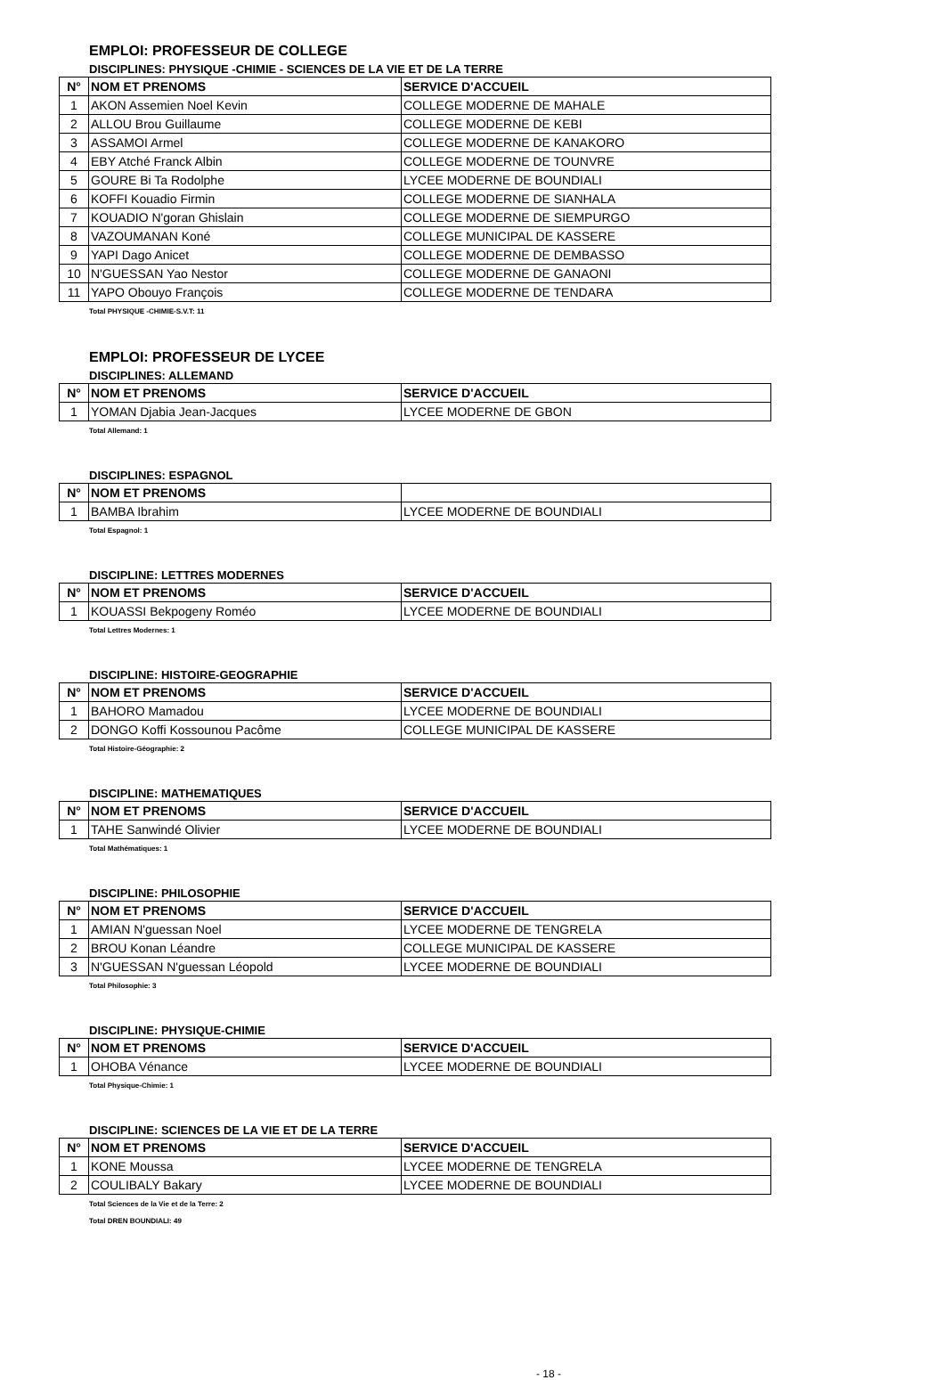EMPLOI: PROFESSEUR DE COLLEGE
DISCIPLINES: PHYSIQUE -CHIMIE - SCIENCES DE LA VIE ET DE LA TERRE
| N° | NOM ET PRENOMS | SERVICE D'ACCUEIL |
| --- | --- | --- |
| 1 | AKON Assemien Noel Kevin | COLLEGE MODERNE DE MAHALE |
| 2 | ALLOU Brou Guillaume | COLLEGE MODERNE DE KEBI |
| 3 | ASSAMOI Armel | COLLEGE MODERNE DE KANAKORO |
| 4 | EBY Atché Franck Albin | COLLEGE MODERNE DE TOUNVRE |
| 5 | GOURE Bi Ta Rodolphe | LYCEE MODERNE DE BOUNDIALI |
| 6 | KOFFI Kouadio Firmin | COLLEGE MODERNE DE SIANHALA |
| 7 | KOUADIO N'goran Ghislain | COLLEGE MODERNE DE SIEMPURGO |
| 8 | VAZOUMANAN Koné | COLLEGE MUNICIPAL DE KASSERE |
| 9 | YAPI Dago Anicet | COLLEGE MODERNE DE DEMBASSO |
| 10 | N'GUESSAN Yao Nestor | COLLEGE MODERNE DE GANAONI |
| 11 | YAPO Obouyo François | COLLEGE MODERNE DE TENDARA |
Total PHYSIQUE -CHIMIE-S.V.T: 11
EMPLOI: PROFESSEUR DE LYCEE
DISCIPLINES: ALLEMAND
| N° | NOM ET PRENOMS | SERVICE D'ACCUEIL |
| --- | --- | --- |
| 1 | YOMAN Djabia Jean-Jacques | LYCEE MODERNE DE GBON |
Total Allemand: 1
DISCIPLINES: ESPAGNOL
| N° | NOM ET PRENOMS | |
| --- | --- | --- |
| 1 | BAMBA Ibrahim | LYCEE MODERNE DE BOUNDIALI |
Total Espagnol: 1
DISCIPLINE: LETTRES MODERNES
| N° | NOM ET PRENOMS | SERVICE D'ACCUEIL |
| --- | --- | --- |
| 1 | KOUASSI Bekpogeny Roméo | LYCEE MODERNE DE BOUNDIALI |
Total Lettres Modernes: 1
DISCIPLINE: HISTOIRE-GEOGRAPHIE
| N° | NOM ET PRENOMS | SERVICE D'ACCUEIL |
| --- | --- | --- |
| 1 | BAHORO Mamadou | LYCEE MODERNE DE BOUNDIALI |
| 2 | DONGO Koffi Kossounou Pacôme | COLLEGE MUNICIPAL DE KASSERE |
Total Histoire-Géographie: 2
DISCIPLINE: MATHEMATIQUES
| N° | NOM ET PRENOMS | SERVICE D'ACCUEIL |
| --- | --- | --- |
| 1 | TAHE Sanwindé Olivier | LYCEE MODERNE DE BOUNDIALI |
Total Mathématiques: 1
DISCIPLINE: PHILOSOPHIE
| N° | NOM ET PRENOMS | SERVICE D'ACCUEIL |
| --- | --- | --- |
| 1 | AMIAN N'guessan Noel | LYCEE MODERNE DE TENGRELA |
| 2 | BROU Konan Léandre | COLLEGE MUNICIPAL DE KASSERE |
| 3 | N'GUESSAN N'guessan Léopold | LYCEE MODERNE DE BOUNDIALI |
Total Philosophie: 3
DISCIPLINE: PHYSIQUE-CHIMIE
| N° | NOM ET PRENOMS | SERVICE D'ACCUEIL |
| --- | --- | --- |
| 1 | OHOBA Vénance | LYCEE MODERNE DE BOUNDIALI |
Total Physique-Chimie: 1
DISCIPLINE: SCIENCES DE LA VIE ET DE LA TERRE
| N° | NOM ET PRENOMS | SERVICE D'ACCUEIL |
| --- | --- | --- |
| 1 | KONE Moussa | LYCEE MODERNE DE TENGRELA |
| 2 | COULIBALY Bakary | LYCEE MODERNE DE BOUNDIALI |
Total Sciences de la Vie et de la Terre: 2
Total DREN BOUNDIALI: 49
- 18 -